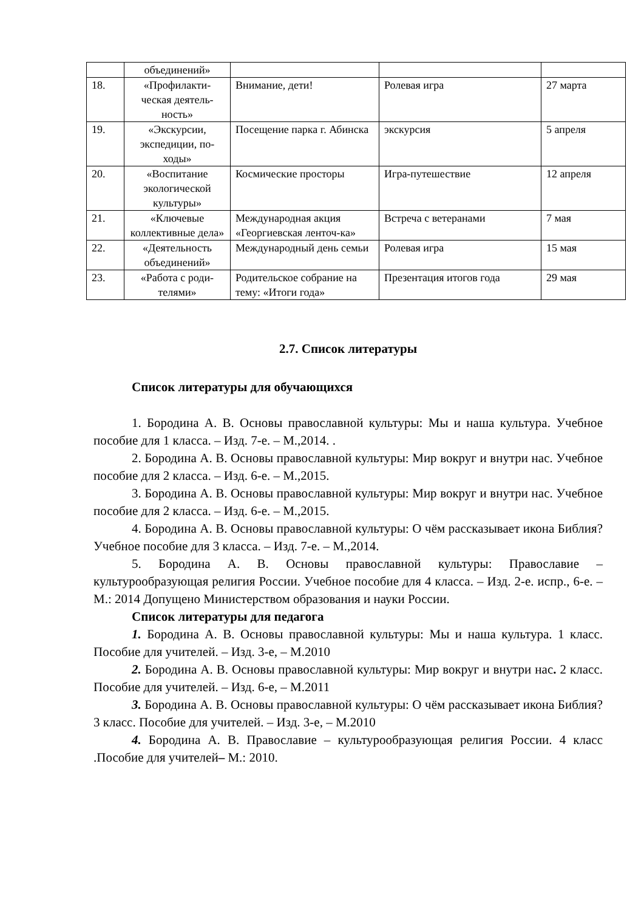| | объединений» | | | |
| 18. | «Профилакти-ческая деятель-ность» | Внимание, дети! | Ролевая игра | 27 марта |
| 19. | «Экскурсии, экспедиции, по-ходы» | Посещение парка г. Абинска | экскурсия | 5 апреля |
| 20. | «Воспитание экологической культуры» | Космические просторы | Игра-путешествие | 12 апреля |
| 21. | «Ключевые коллективные дела» | Международная акция «Георгиевская ленточ-ка» | Встреча с ветеранами | 7 мая |
| 22. | «Деятельность объединений» | Международный день семьи | Ролевая игра | 15 мая |
| 23. | «Работа с роди-телями» | Родительское собрание на тему: «Итоги года» | Презентация итогов года | 29 мая |
2.7. Список литературы
Список литературы для обучающихся
1. Бородина А. В. Основы православной культуры: Мы и наша культура. Учебное пособие для 1 класса. – Изд. 7-е. – М.,2014. .
2. Бородина А. В. Основы православной культуры: Мир вокруг и внутри нас. Учебное пособие для 2 класса. – Изд. 6-е. – М.,2015.
3. Бородина А. В. Основы православной культуры: Мир вокруг и внутри нас. Учебное пособие для 2 класса. – Изд. 6-е. – М.,2015.
4. Бородина А. В. Основы православной культуры: О чём рассказывает икона Библия? Учебное пособие для 3 класса. – Изд. 7-е. – М.,2014.
5. Бородина А. В. Основы православной культуры: Православие – культурообразующая религия России. Учебное пособие для 4 класса. – Изд. 2-е. испр., 6-е. – М.: 2014 Допущено Министерством образования и науки России.
Список литературы для педагога
1. Бородина А. В. Основы православной культуры: Мы и наша культура. 1 класс. Пособие для учителей. – Изд. 3-е, – М.2010
2. Бородина А. В. Основы православной культуры: Мир вокруг и внутри нас. 2 класс. Пособие для учителей. – Изд. 6-е, – М.2011
3. Бородина А. В. Основы православной культуры: О чём рассказывает икона Библия? 3 класс. Пособие для учителей. – Изд. 3-е, – М.2010
4. Бородина А. В. Православие – культурообразующая религия России. 4 класс .Пособие для учителей– М.: 2010.